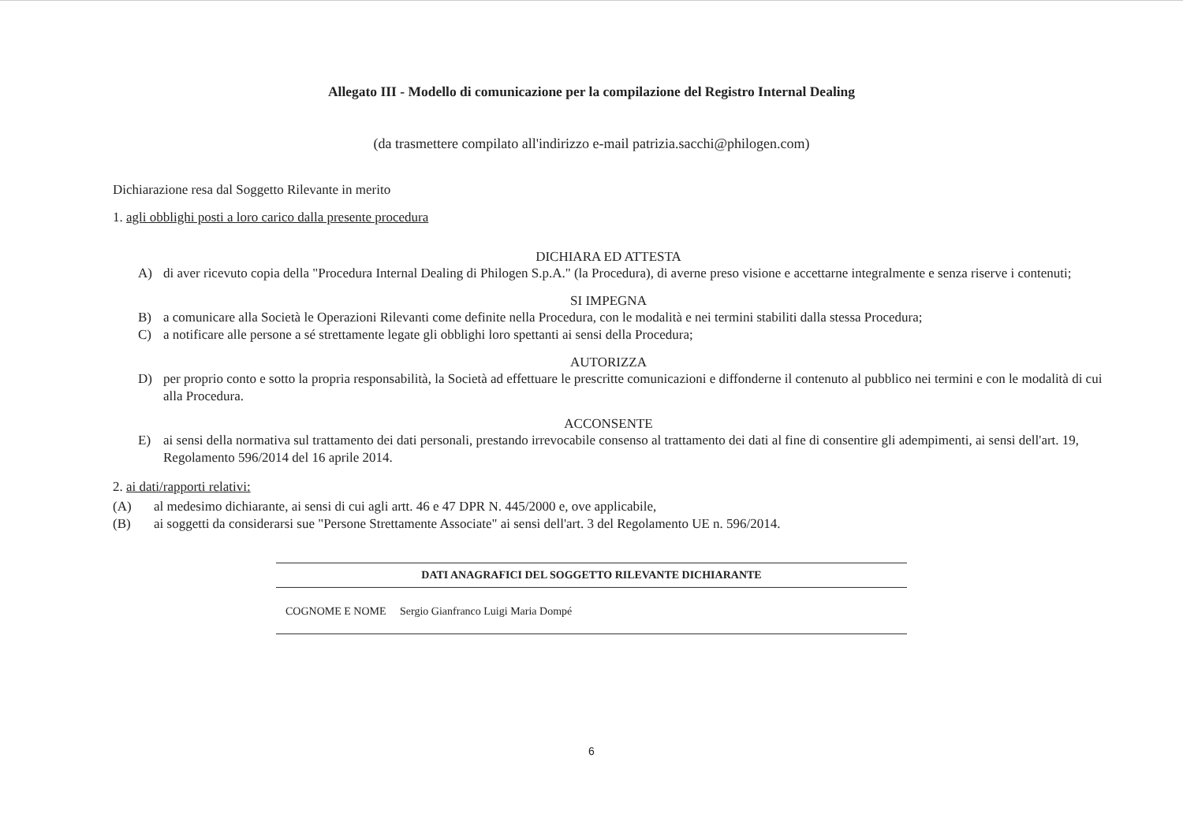Allegato III - Modello di comunicazione per la compilazione del Registro Internal Dealing
(da trasmettere compilato all'indirizzo e-mail patrizia.sacchi@philogen.com)
Dichiarazione resa dal Soggetto Rilevante in merito
1. agli obblighi posti a loro carico dalla presente procedura
DICHIARA ED ATTESTA
A) di aver ricevuto copia della "Procedura Internal Dealing di Philogen S.p.A." (la Procedura), di averne preso visione e accettarne integralmente e senza riserve i contenuti;
SI IMPEGNA
B) a comunicare alla Società le Operazioni Rilevanti come definite nella Procedura, con le modalità e nei termini stabiliti dalla stessa Procedura;
C) a notificare alle persone a sé strettamente legate gli obblighi loro spettanti ai sensi della Procedura;
AUTORIZZA
D) per proprio conto e sotto la propria responsabilità, la Società ad effettuare le prescritte comunicazioni e diffonderne il contenuto al pubblico nei termini e con le modalità di cui alla Procedura.
ACCONSENTE
E) ai sensi della normativa sul trattamento dei dati personali, prestando irrevocabile consenso al trattamento dei dati al fine di consentire gli adempimenti, ai sensi dell'art. 19, Regolamento 596/2014 del 16 aprile 2014.
2. ai dati/rapporti relativi:
(A) al medesimo dichiarante, ai sensi di cui agli artt. 46 e 47 DPR N. 445/2000 e, ove applicabile,
(B) ai soggetti da considerarsi sue "Persone Strettamente Associate" ai sensi dell'art. 3 del Regolamento UE n. 596/2014.
DATI ANAGRAFICI DEL SOGGETTO RILEVANTE DICHIARANTE
COGNOME E NOME Sergio Gianfranco Luigi Maria Dompé
6